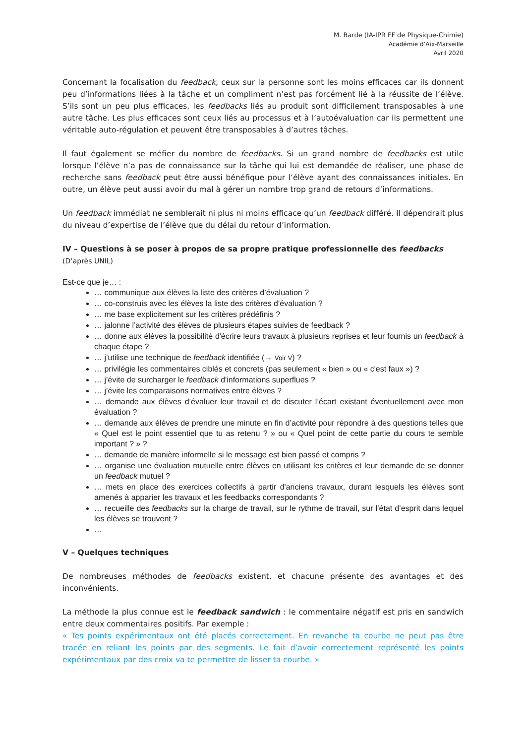M. Barde (IA-IPR FF de Physique-Chimie)
Académie d’Aix-Marseille
Avril 2020
Concernant la focalisation du feedback, ceux sur la personne sont les moins efficaces car ils donnent peu d’informations liées à la tâche et un compliment n’est pas forcément lié à la réussite de l’élève. S’ils sont un peu plus efficaces, les feedbacks liés au produit sont difficilement transposables à une autre tâche. Les plus efficaces sont ceux liés au processus et à l’autoévaluation car ils permettent une véritable auto-régulation et peuvent être transposables à d’autres tâches.
Il faut également se méfier du nombre de feedbacks. Si un grand nombre de feedbacks est utile lorsque l’élève n’a pas de connaissance sur la tâche qui lui est demandée de réaliser, une phase de recherche sans feedback peut être aussi bénéfique pour l’élève ayant des connaissances initiales. En outre, un élève peut aussi avoir du mal à gérer un nombre trop grand de retours d’informations.
Un feedback immédiat ne semblerait ni plus ni moins efficace qu’un feedback différé. Il dépendrait plus du niveau d’expertise de l’élève que du délai du retour d’information.
IV – Questions à se poser à propos de sa propre pratique professionnelle des feedbacks
(D’après UNIL)
Est-ce que je… :
… communique aux élèves la liste des critères d’évaluation ?
… co-construis avec les élèves la liste des critères d’évaluation ?
… me base explicitement sur les critères prédéfinis ?
… jalonne l’activité des élèves de plusieurs étapes suivies de feedback ?
… donne aux élèves la possibilité d'écrire leurs travaux à plusieurs reprises et leur fournis un feedback à chaque étape ?
… j’utilise une technique de feedback identifiée (→ Voir V) ?
… privilégie les commentaires ciblés et concrets (pas seulement « bien » ou « c'est faux ») ?
… j’évite de surcharger le feedback d'informations superflues ?
… j’évite les comparaisons normatives entre élèves ?
… demande aux élèves d’évaluer leur travail et de discuter l’écart existant éventuellement avec mon évaluation ?
… demande aux élèves de prendre une minute en fin d’activité pour répondre à des questions telles que « Quel est le point essentiel que tu as retenu ? » ou « Quel point de cette partie du cours te semble important ? » ?
… demande de manière informelle si le message est bien passé et compris ?
… organise une évaluation mutuelle entre élèves en utilisant les critères et leur demande de se donner un feedback mutuel ?
… mets en place des exercices collectifs à partir d'anciens travaux, durant lesquels les élèves sont amenés à apparier les travaux et les feedbacks correspondants ?
… recueille des feedbacks sur la charge de travail, sur le rythme de travail, sur l’état d’esprit dans lequel les élèves se trouvent ?
…
V – Quelques techniques
De nombreuses méthodes de feedbacks existent, et chacune présente des avantages et des inconvénients.
La méthode la plus connue est le feedback sandwich : le commentaire négatif est pris en sandwich entre deux commentaires positifs. Par exemple :
« Tes points expérimentaux ont été placés correctement. En revanche ta courbe ne peut pas être tracée en reliant les points par des segments. Le fait d’avoir correctement représenté les points expérimentaux par des croix va te permettre de lisser ta courbe. »